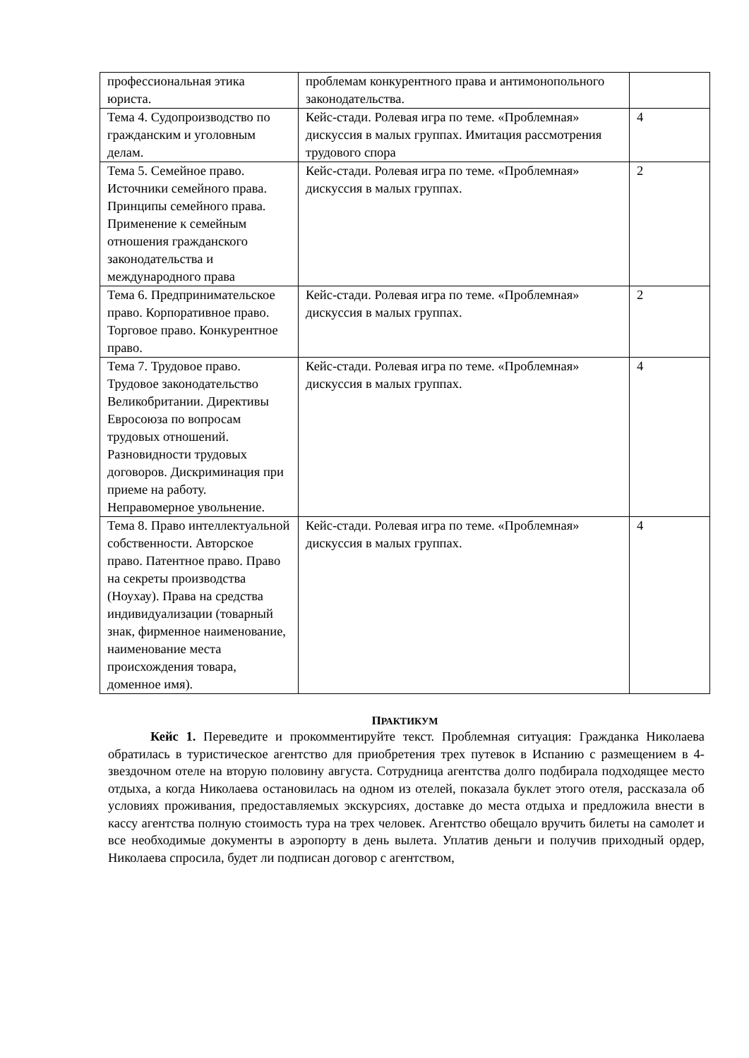| профессиональная этика юриста. | проблемам конкурентного права и антимонопольного законодательства. | |
| Тема 4. Судопроизводство по гражданским и уголовным делам. | Кейс-стади. Ролевая игра по теме. «Проблемная» дискуссия в малых группах. Имитация рассмотрения трудового спора | 4 |
| Тема 5. Семейное право. Источники семейного права. Принципы семейного права. Применение к семейным отношения гражданского законодательства и международного права | Кейс-стади. Ролевая игра по теме. «Проблемная» дискуссия в малых группах. | 2 |
| Тема 6. Предпринимательское право. Корпоративное право. Торговое право. Конкурентное право. | Кейс-стади. Ролевая игра по теме. «Проблемная» дискуссия в малых группах. | 2 |
| Тема 7. Трудовое право. Трудовое законодательство Великобритании. Директивы Евросоюза по вопросам трудовых отношений. Разновидности трудовых договоров. Дискриминация при приеме на работу. Неправомерное увольнение. | Кейс-стади. Ролевая игра по теме. «Проблемная» дискуссия в малых группах. | 4 |
| Тема 8. Право интеллектуальной собственности. Авторское право. Патентное право. Право на секреты производства (Ноухау). Права на средства индивидуализации (товарный знак, фирменное наименование, наименование места происхождения товара, доменное имя). | Кейс-стади. Ролевая игра по теме. «Проблемная» дискуссия в малых группах. | 4 |
ПРАКТИКУМ
Кейс 1. Переведите и прокомментируйте текст. Проблемная ситуация: Гражданка Николаева обратилась в туристическое агентство для приобретения трех путевок в Испанию с размещением в 4-звездочном отеле на вторую половину августа. Сотрудница агентства долго подбирала подходящее место отдыха, а когда Николаева остановилась на одном из отелей, показала буклет этого отеля, рассказала об условиях проживания, предоставляемых экскурсиях, доставке до места отдыха и предложила внести в кассу агентства полную стоимость тура на трех человек. Агентство обещало вручить билеты на самолет и все необходимые документы в аэропорту в день вылета. Уплатив деньги и получив приходный ордер, Николаева спросила, будет ли подписан договор с агентством,